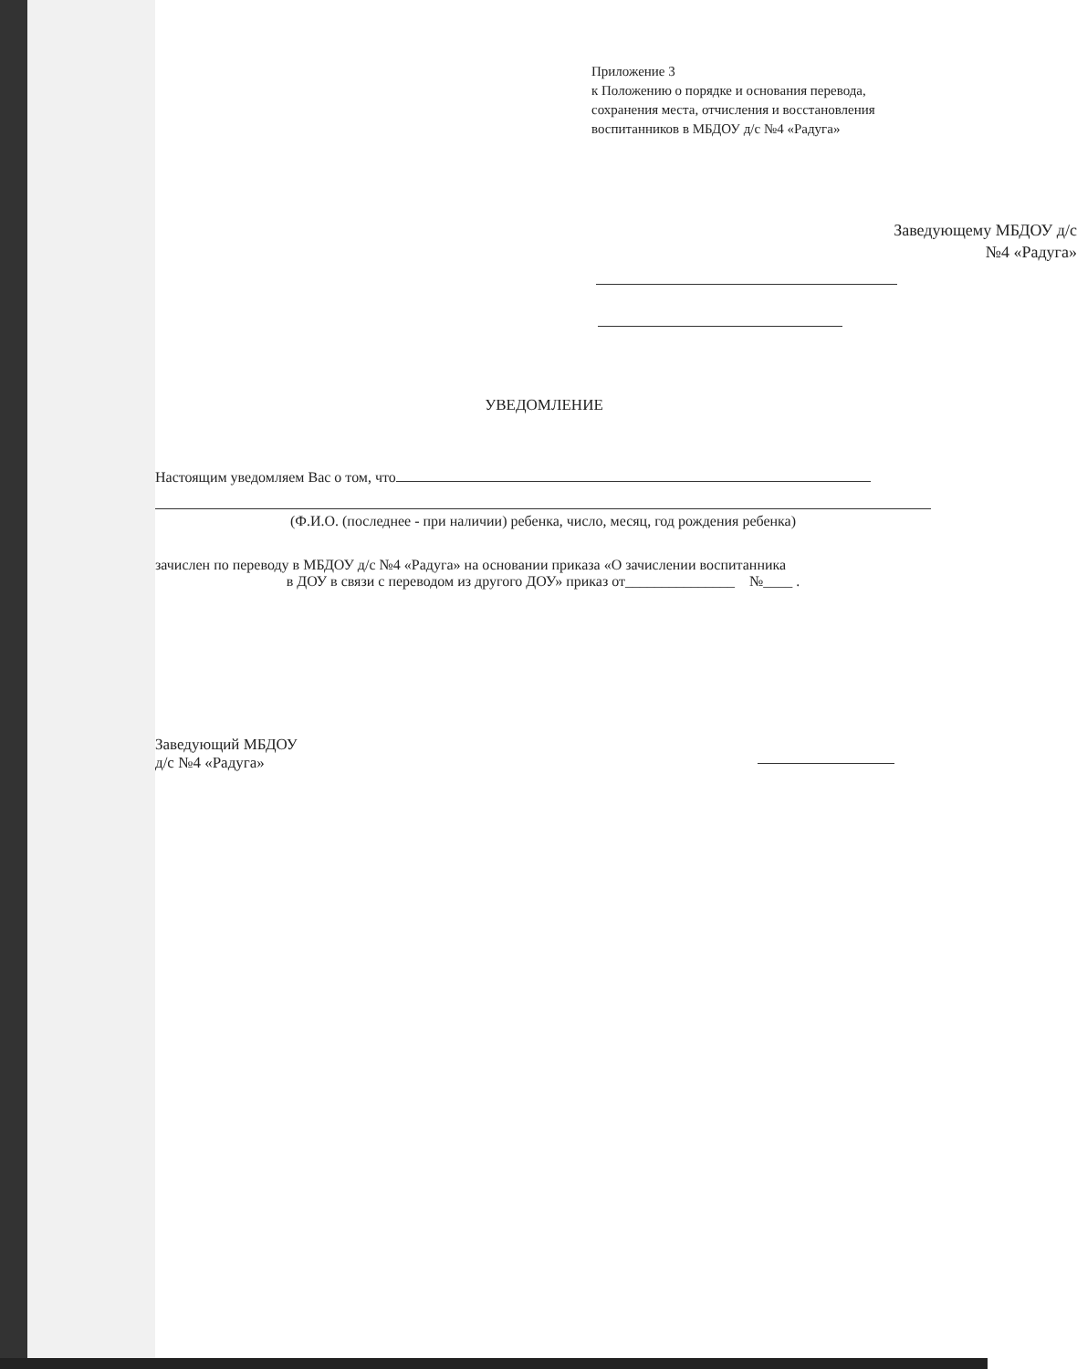Приложение 3
к Положению о порядке и основания перевода, сохранения места, отчисления и восстановления воспитанников в МБДОУ д/с №4 «Радуга»
Заведующему МБДОУ д/с
№4 «Радуга»
УВЕДОМЛЕНИЕ
Настоящим уведомляем Вас о том, что
(Ф.И.О. (последнее - при наличии) ребенка, число, месяц, год рождения ребенка)
зачислен по переводу в МБДОУ д/с №4 «Радуга» на основании приказа «О зачислении воспитанника
в ДОУ в связи с переводом из другого ДОУ» приказ от_______________ №____ .
Заведующий МБДОУ
д/с №4 «Радуга»